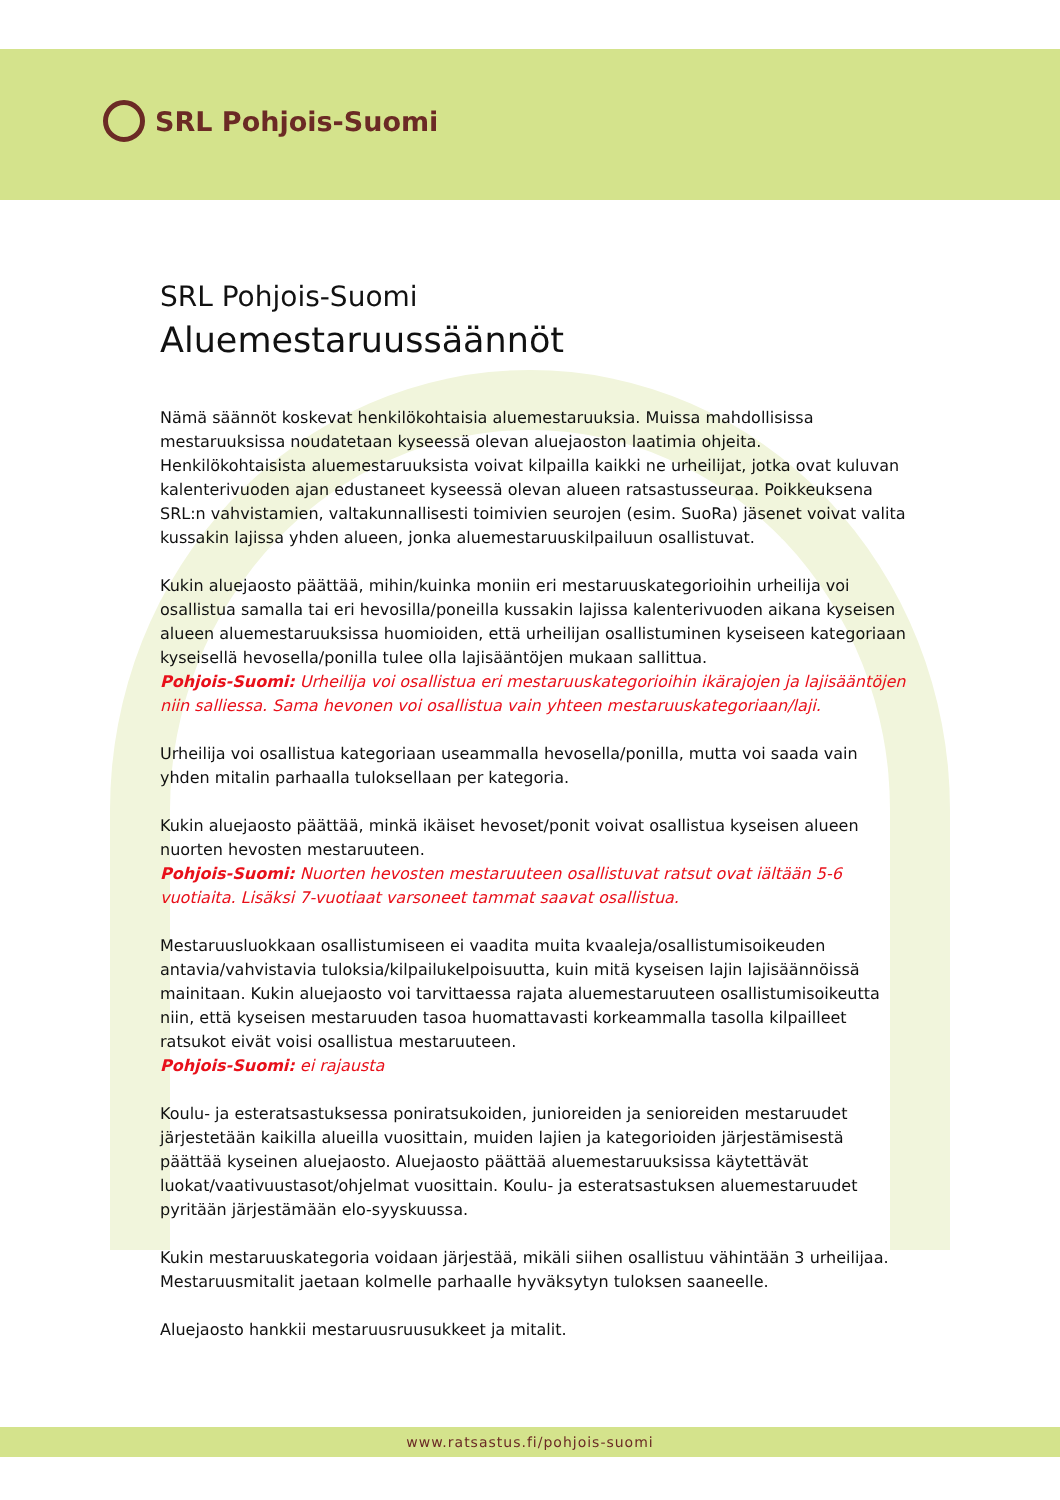SRL Pohjois-Suomi
SRL Pohjois-Suomi
Aluemestaruussäännöt
Nämä säännöt koskevat henkilökohtaisia aluemestaruuksia. Muissa mahdollisissa mestaruuksissa noudatetaan kyseessä olevan aluejaoston laatimia ohjeita. Henkilökohtaisista aluemestaruuksista voivat kilpailla kaikki ne urheilijat, jotka ovat kuluvan kalenterivuoden ajan edustaneet kyseessä olevan alueen ratsastusseuraa. Poikkeuksena SRL:n vahvistamien, valtakunnallisesti toimivien seurojen (esim. SuoRa) jäsenet voivat valita kussakin lajissa yhden alueen, jonka aluemestaruuskilpailuun osallistuvat.
Kukin aluejaosto päättää, mihin/kuinka moniin eri mestaruuskategorioihin urheilija voi osallistua samalla tai eri hevosilla/poneilla kussakin lajissa kalenterivuoden aikana kyseisen alueen aluemestaruuksissa huomioiden, että urheilijan osallistuminen kyseiseen kategoriaan kyseisellä hevosella/ponilla tulee olla lajisääntöjen mukaan sallittua.
Pohjois-Suomi: Urheilija voi osallistua eri mestaruuskategorioihin ikärajojen ja lajisääntöjen niin salliessa. Sama hevonen voi osallistua vain yhteen mestaruuskategoriaan/laji.
Urheilija voi osallistua kategoriaan useammalla hevosella/ponilla, mutta voi saada vain yhden mitalin parhaalla tuloksellaan per kategoria.
Kukin aluejaosto päättää, minkä ikäiset hevoset/ponit voivat osallistua kyseisen alueen nuorten hevosten mestaruuteen.
Pohjois-Suomi: Nuorten hevosten mestaruuteen osallistuvat ratsut ovat iältään 5-6 vuotiaita. Lisäksi 7-vuotiaat varsoneet tammat saavat osallistua.
Mestaruusluokkaan osallistumiseen ei vaadita muita kvaaleja/osallistumisoikeuden antavia/vahvistavia tuloksia/kilpailukelpoisuutta, kuin mitä kyseisen lajin lajisäännöissä mainitaan. Kukin aluejaosto voi tarvittaessa rajata aluemestaruuteen osallistumisoikeutta niin, että kyseisen mestaruuden tasoa huomattavasti korkeammalla tasolla kilpailleet ratsukot eivät voisi osallistua mestaruuteen.
Pohjois-Suomi: ei rajausta
Koulu- ja esteratsastuksessa poniratsukoiden, junioreiden ja senioreiden mestaruudet järjestetään kaikilla alueilla vuosittain, muiden lajien ja kategorioiden järjestämisestä päättää kyseinen aluejaosto. Aluejaosto päättää aluemestaruuksissa käytettävät luokat/vaativuustasot/ohjelmat vuosittain. Koulu- ja esteratsastuksen aluemestaruudet pyritään järjestämään elo-syyskuussa.
Kukin mestaruuskategoria voidaan järjestää, mikäli siihen osallistuu vähintään 3 urheilijaa. Mestaruusmitalit jaetaan kolmelle parhaalle hyväksytyn tuloksen saaneelle.
Aluejaosto hankkii mestaruusruusukkeet ja mitalit.
www.ratsastus.fi/pohjois-suomi